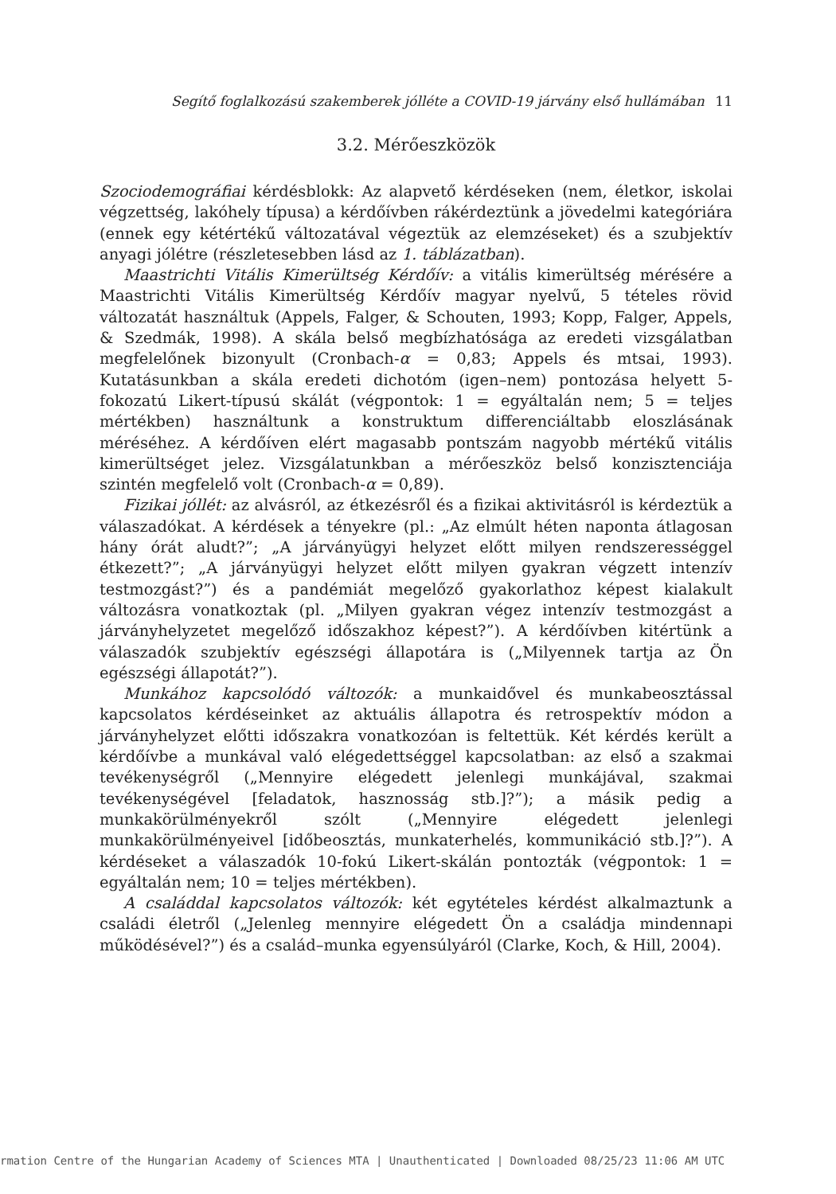Segítő foglalkozású szakemberek jólléte a COVID-19 járvány első hullámában 11
3.2. Mérőeszközök
Szociodemográfiai kérdésblokk: Az alapvető kérdéseken (nem, életkor, iskolai végzettség, lakóhely típusa) a kérdőívben rákérdeztünk a jövedelmi kategóriára (ennek egy kétértékű változatával végeztük az elemzéseket) és a szubjektív anyagi jólétre (részletesebben lásd az 1. táblázatban).
Maastrichti Vitális Kimerültség Kérdőív: a vitális kimerültség mérésére a Maastrichti Vitális Kimerültség Kérdőív magyar nyelvű, 5 tételes rövid változatát használtuk (Appels, Falger, & Schouten, 1993; Kopp, Falger, Appels, & Szedmák, 1998). A skála belső megbízhatósága az eredeti vizsgálatban megfelelőnek bizonyult (Cronbach-α = 0,83; Appels és mtsai, 1993). Kutatásunkban a skála eredeti dichotóm (igen–nem) pontozása helyett 5-fokozatú Likert-típusú skálát (végpontok: 1 = egyáltalán nem; 5 = teljes mértékben) használtunk a konstruktum differenciáltabb eloszlásának méréséhez. A kérdőíven elért magasabb pontszám nagyobb mértékű vitális kimerültséget jelez. Vizsgálatunkban a mérőeszköz belső konzisztenciája szintén megfelelő volt (Cronbach-α = 0,89).
Fizikai jóllét: az alvásról, az étkezésről és a fizikai aktivitásról is kérdeztük a válaszadókat. A kérdések a tényekre (pl.: „Az elmúlt héten naponta átlagosan hány órát aludt?”; „A járványügyi helyzet előtt milyen rendszerességgel étkezett?”; „A járványügyi helyzet előtt milyen gyakran végzett intenzív testmozgást?”) és a pandémiát megelőző gyakorlathoz képest kialakult változásra vonatkoztak (pl. „Milyen gyakran végez intenzív testmozgást a járványhelyzetet megelőző időszakhoz képest?”). A kérdőívben kitértünk a válaszadók szubjektív egészségi állapotára is („Milyennek tartja az Ön egészségi állapotát?”).
Munkához kapcsolódó változók: a munkaidővel és munkabeosztással kapcsolatos kérdéseinket az aktuális állapotra és retrospektív módon a járványhelyzet előtti időszakra vonatkozóan is feltettük. Két kérdés került a kérdőívbe a munkával való elégedettséggel kapcsolatban: az első a szakmai tevékenységről („Mennyire elégedett jelenlegi munkájával, szakmai tevékenységével [feladatok, hasznosság stb.]?”); a másik pedig a munkakörülményekről szólt („Mennyire elégedett jelenlegi munkakörülményeivel [időbeosztás, munkaterhelés, kommunikáció stb.]?”). A kérdéseket a válaszadók 10-fokú Likert-skálán pontozták (végpontok: 1 = egyáltalán nem; 10 = teljes mértékben).
A családdal kapcsolatos változók: két egytételes kérdést alkalmaztunk a családi életről („Jelenleg mennyire elégedett Ön a családja mindennapi működésével?”) és a család–munka egyensúlyáról (Clarke, Koch, & Hill, 2004).
rmation Centre of the Hungarian Academy of Sciences MTA | Unauthenticated | Downloaded 08/25/23 11:06 AM UTC